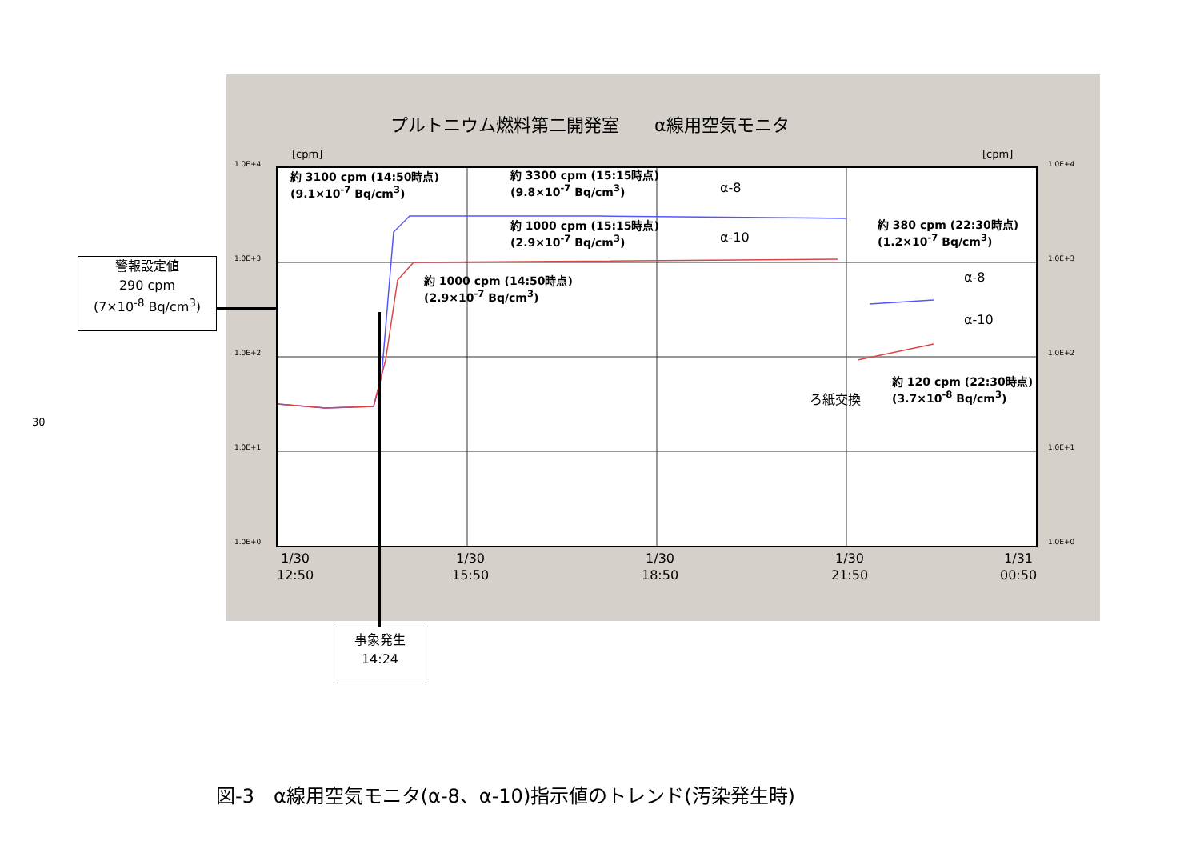30
プルトニウム燃料第二開発室　　α線用空気モニタ
[cpm] [cpm]
1.0E+4
1.0E+3
1.0E+2
1.0E+1
1.0E+0
1.0E+4
1.0E+3
1.0E+2
1.0E+1
1.0E+0
約 3100 cpm (14:50時点)
(9.1×10<sup>-7</sup> Bq/cm<sup>3</sup>)
約 3300 cpm (15:15時点)
(9.8×10<sup>-7</sup> Bq/cm<sup>3</sup>)
α-8
約 1000 cpm (15:15時点)
(2.9×10<sup>-7</sup> Bq/cm<sup>3</sup>)
α-10
約 1000 cpm (14:50時点)
(2.9×10<sup>-7</sup> Bq/cm<sup>3</sup>)
約 380 cpm (22:30時点)
(1.2×10<sup>-7</sup> Bq/cm<sup>3</sup>)
α-8
α-10
約 120 cpm (22:30時点)
(3.7×10<sup>-8</sup> Bq/cm<sup>3</sup>)
ろ紙交換
1/30
12:50
1/30
15:50
1/30
18:50
1/30
21:50
1/31
00:50
警報設定値
290 cpm
(7×10<sup>-8</sup> Bq/cm<sup>3</sup>)
事象発生
14:24
図-3　α線用空気モニタ(α-8、α-10)指示値のトレンド(汚染発生時)